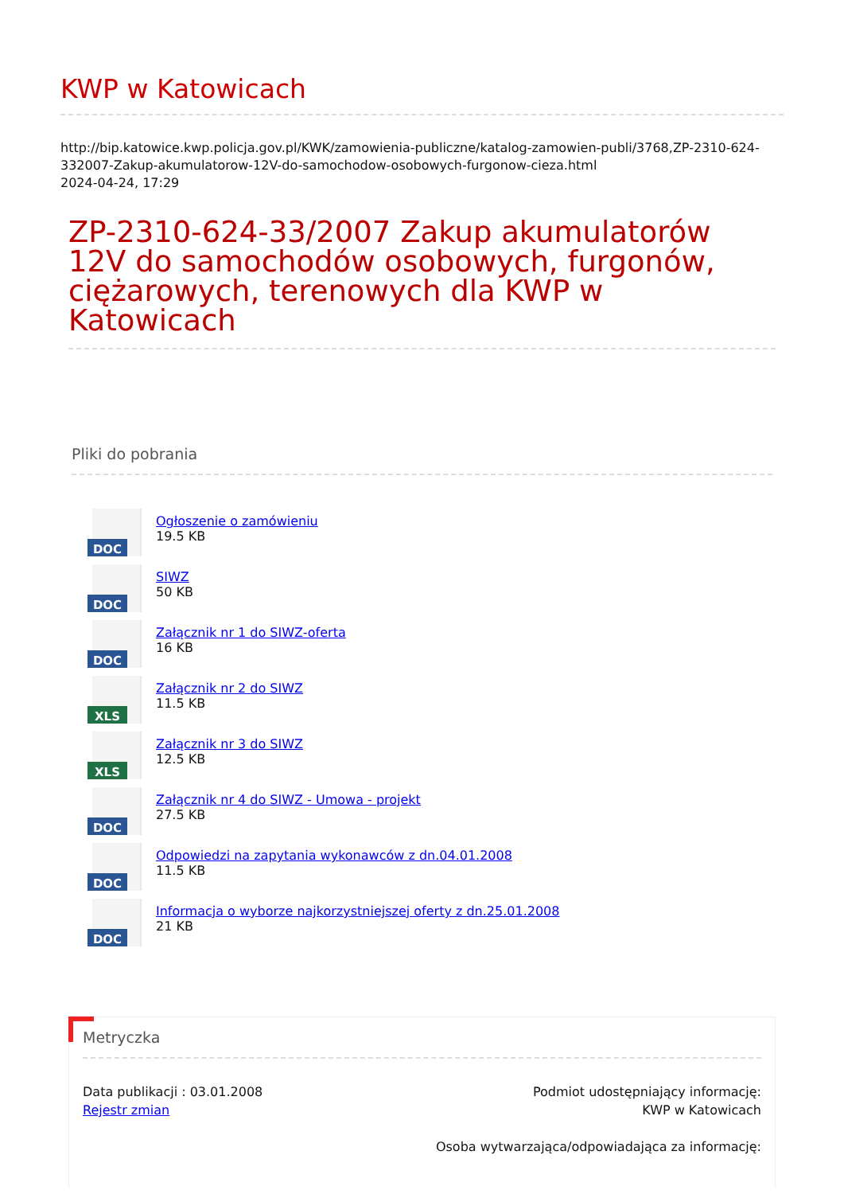KWP w Katowicach
http://bip.katowice.kwp.policja.gov.pl/KWK/zamowienia-publiczne/katalog-zamowien-publi/3768,ZP-2310-624-332007-Zakup-akumulatorow-12V-do-samochodow-osobowych-furgonow-cieza.html
2024-04-24, 17:29
ZP-2310-624-33/2007 Zakup akumulatorów 12V do samochodów osobowych, furgonów, ciężarowych, terenowych dla KWP w Katowicach
Pliki do pobrania
DOC
Ogłoszenie o zamówieniu
19.5 KB
DOC
SIWZ
50 KB
DOC
Załącznik nr 1 do SIWZ-oferta
16 KB
XLS
Załącznik nr 2 do SIWZ
11.5 KB
XLS
Załącznik nr 3 do SIWZ
12.5 KB
DOC
Załącznik nr 4 do SIWZ - Umowa - projekt
27.5 KB
DOC
Odpowiedzi na zapytania wykonawców z dn.04.01.2008
11.5 KB
DOC
Informacja o wyborze najkorzystniejszej oferty z dn.25.01.2008
21 KB
Metryczka
Data publikacji : 03.01.2008
Rejestr zmian
Podmiot udostępniający informację:
KWP w Katowicach
Osoba wytwarzająca/odpowiadająca za informację: